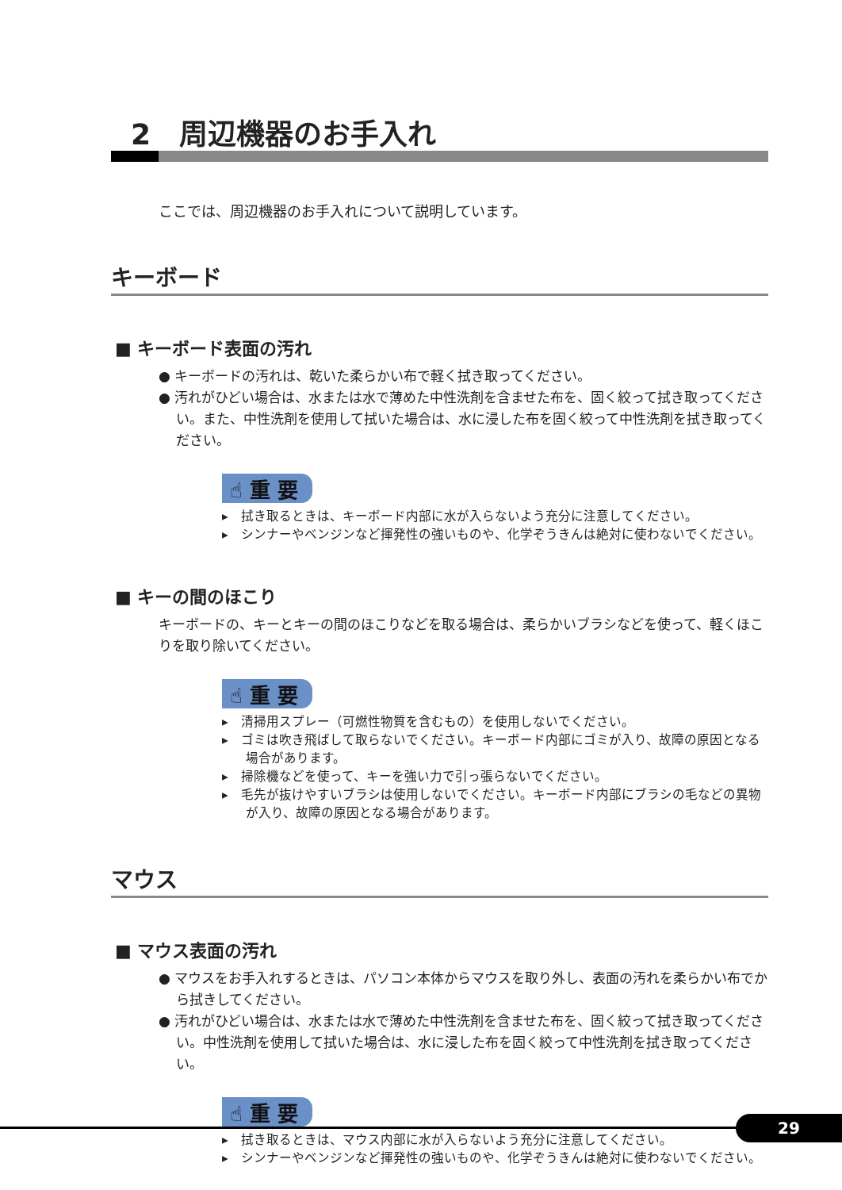2　周辺機器のお手入れ
ここでは、周辺機器のお手入れについて説明しています。
キーボード
■ キーボード表面の汚れ
● キーボードの汚れは、乾いた柔らかい布で軽く拭き取ってください。
● 汚れがひどい場合は、水または水で薄めた中性洗剤を含ませた布を、固く絞って拭き取ってください。また、中性洗剤を使用して拭いた場合は、水に浸した布を固く絞って中性洗剤を拭き取ってください。
☝ 重 要
▸　拭き取るときは、キーボード内部に水が入らないよう充分に注意してください。
▸　シンナーやベンジンなど揮発性の強いものや、化学ぞうきんは絶対に使わないでください。
■ キーの間のほこり
キーボードの、キーとキーの間のほこりなどを取る場合は、柔らかいブラシなどを使って、軽くほこりを取り除いてください。
☝ 重 要
▸　清掃用スプレー（可燃性物質を含むもの）を使用しないでください。
▸　ゴミは吹き飛ばして取らないでください。キーボード内部にゴミが入り、故障の原因となる場合があります。
▸　掃除機などを使って、キーを強い力で引っ張らないでください。
▸　毛先が抜けやすいブラシは使用しないでください。キーボード内部にブラシの毛などの異物が入り、故障の原因となる場合があります。
マウス
■ マウス表面の汚れ
● マウスをお手入れするときは、パソコン本体からマウスを取り外し、表面の汚れを柔らかい布でから拭きしてください。
● 汚れがひどい場合は、水または水で薄めた中性洗剤を含ませた布を、固く絞って拭き取ってください。中性洗剤を使用して拭いた場合は、水に浸した布を固く絞って中性洗剤を拭き取ってください。
☝ 重 要
▸　拭き取るときは、マウス内部に水が入らないよう充分に注意してください。
▸　シンナーやベンジンなど揮発性の強いものや、化学ぞうきんは絶対に使わないでください。
29